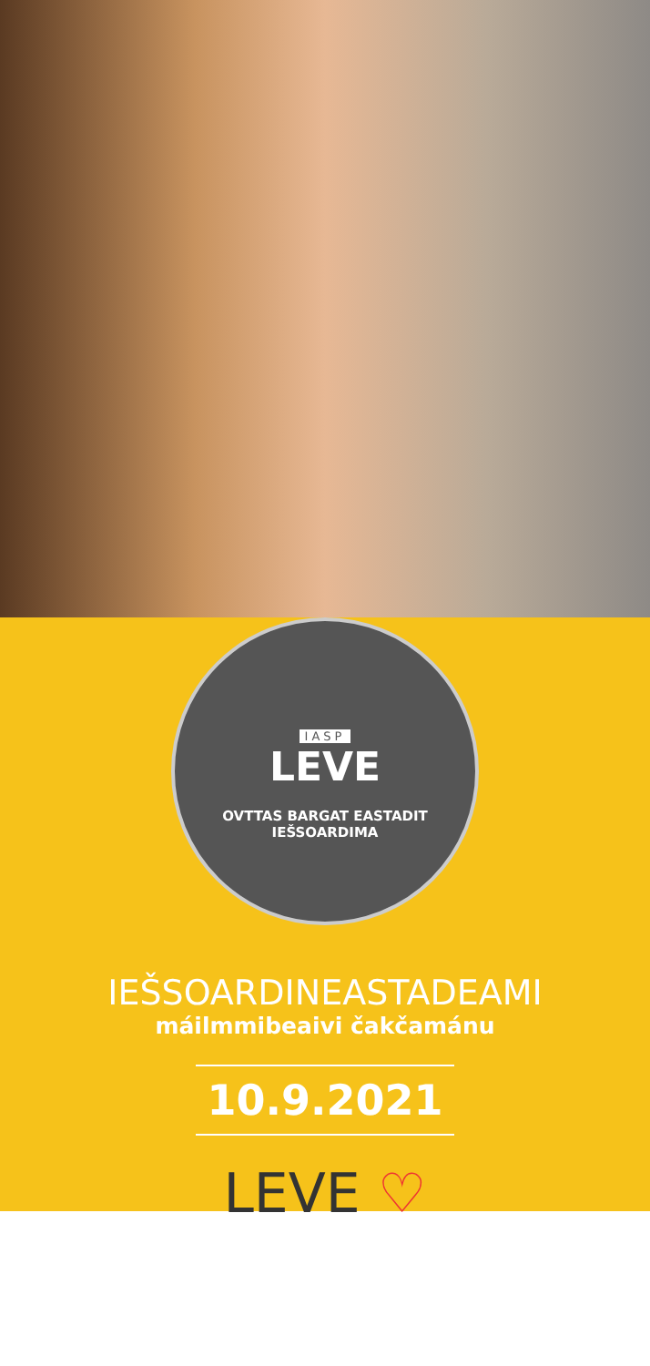IASP
LEVE
OVTTAS BARGAT EASTADIT IEŠSOARDIMA
IEŠSOARDINEASTADEAMI
máilmmibeaivi čakčamánu
10.9.2021
LEVE ♡